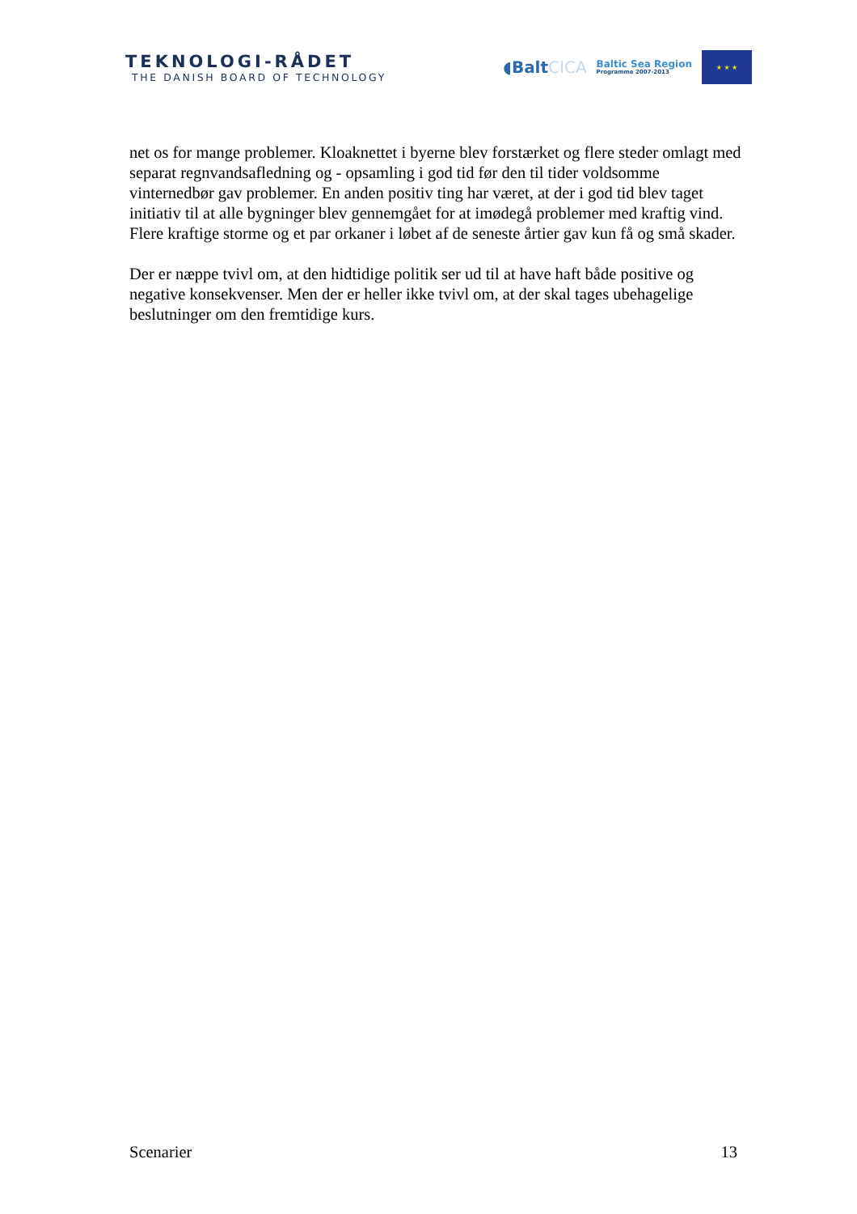TEKNOLOGI-RÅDET
THE DANISH BOARD OF TECHNOLOGY
◖BaltCICA
Baltic Sea Region
Programme 2007-2013
★ ★ ★
net os for mange problemer. Kloaknettet i byerne blev forstærket og flere steder omlagt med separat regnvandsafledning og - opsamling i god tid før den til tider voldsomme vinternedbør gav problemer. En anden positiv ting har været, at der i god tid blev taget initiativ til at alle bygninger blev gennemgået for at imødegå problemer med kraftig vind. Flere kraftige storme og et par orkaner i løbet af de seneste årtier gav kun få og små skader.
Der er næppe tvivl om, at den hidtidige politik ser ud til at have haft både positive og negative konsekvenser. Men der er heller ikke tvivl om, at der skal tages ubehagelige beslutninger om den fremtidige kurs.
Scenarier 13